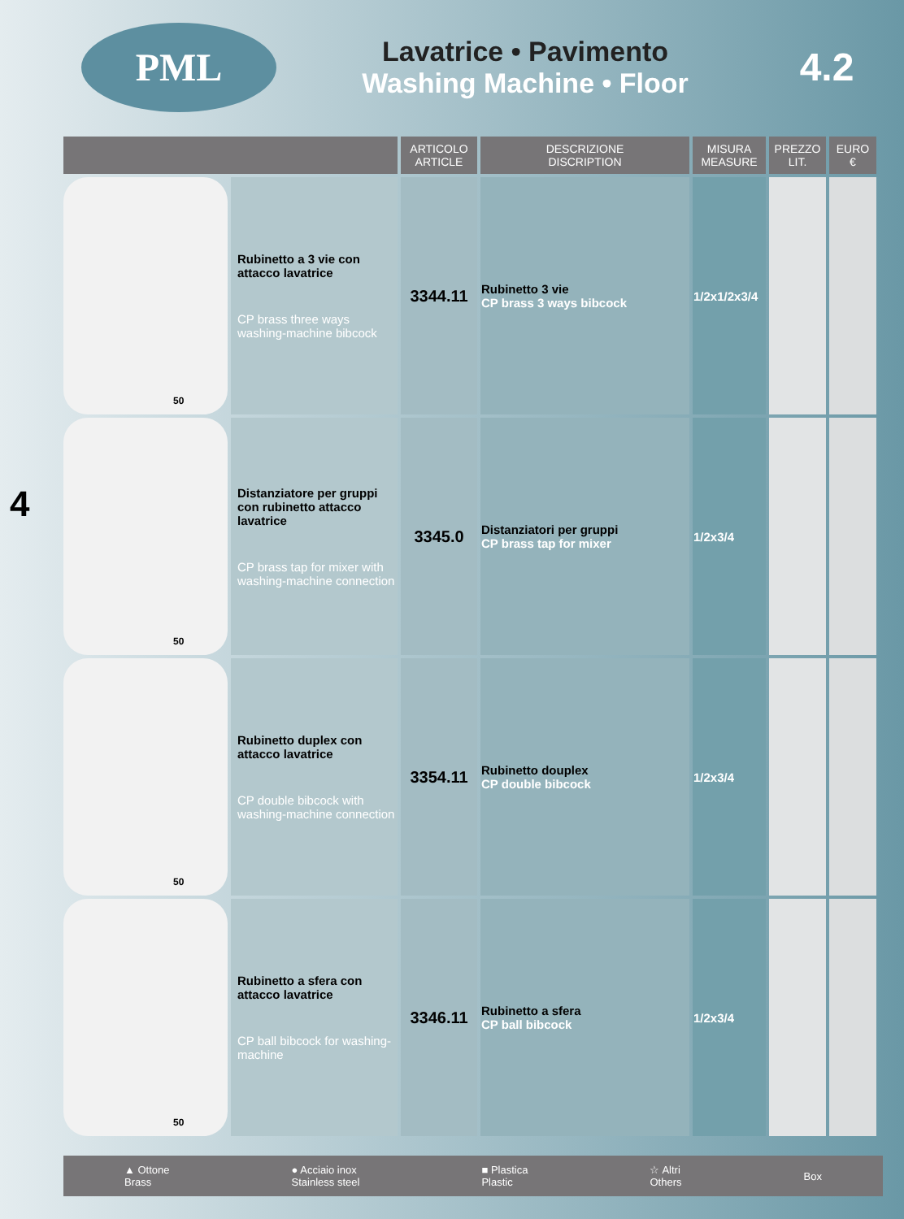PML
Lavatrice • Pavimento
Washing Machine • Floor
4.2
4
| | | ARTICOLO ARTICLE | DESCRIZIONE DISCRIPTION | MISURA MEASURE | PREZZO LIT. | EURO € |
| --- | --- | --- | --- | --- | --- | --- |
| 50 | Rubinetto a 3 vie con attacco lavatrice CP brass three ways washing-machine bibcock | 3344.11 | Rubinetto 3 vie CP brass 3 ways bibcock | 1/2x1/2x3/4 | | |
| 50 | Distanziatore per gruppi con rubinetto attacco lavatrice CP brass tap for mixer with washing-machine connection | 3345.0 | Distanziatori per gruppi CP brass tap for mixer | 1/2x3/4 | | |
| 50 | Rubinetto duplex con attacco lavatrice CP double bibcock with washing-machine connection | 3354.11 | Rubinetto douplex CP double bibcock | 1/2x3/4 | | |
| 50 | Rubinetto a sfera con attacco lavatrice CP ball bibcock for washing-machine | 3346.11 | Rubinetto a sfera CP ball bibcock | 1/2x3/4 | | |
▲ Ottone
Brass
● Acciaio inox
Stainless steel
■ Plastica
Plastic
☆ Altri
Others
Box